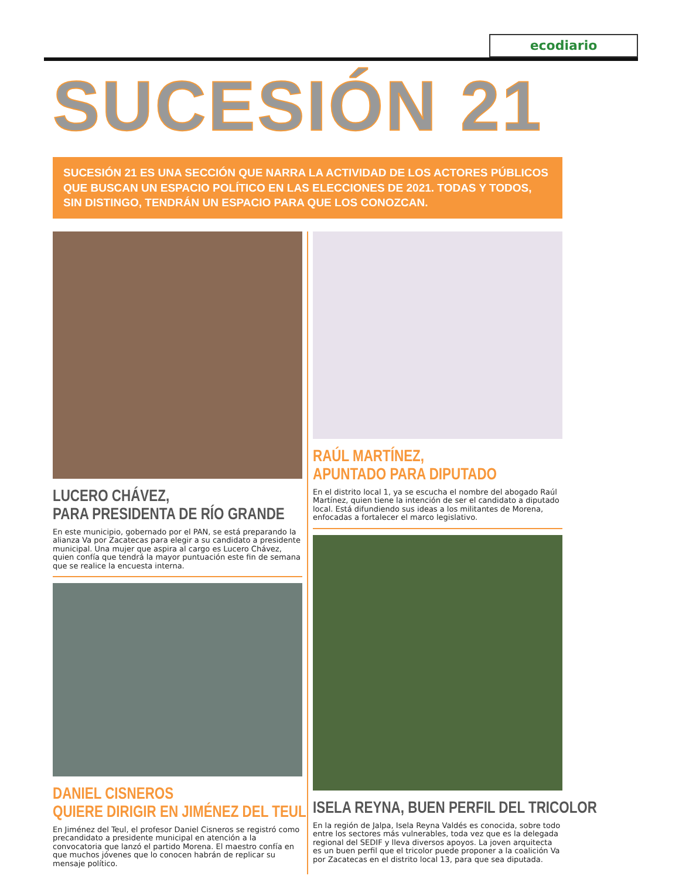ecodiario
SUCESIÓN 21
SUCESIÓN 21 ES UNA SECCIÓN QUE NARRA LA ACTIVIDAD DE LOS ACTORES PÚBLICOS QUE BUSCAN UN ESPACIO POLÍTICO EN LAS ELECCIONES DE 2021. TODAS Y TODOS, SIN DISTINGO, TENDRÁN UN ESPACIO PARA QUE LOS CONOZCAN.
LUCERO CHÁVEZ,
PARA PRESIDENTA DE RÍO GRANDE
En este municipio, gobernado por el PAN, se está preparando la alianza Va por Zacatecas para elegir a su candidato a presidente municipal. Una mujer que aspira al cargo es Lucero Chávez, quien confía que tendrá la mayor puntuación este fin de semana que se realice la encuesta interna.
DANIEL CISNEROS
QUIERE DIRIGIR EN JIMÉNEZ DEL TEUL
En Jiménez del Teul, el profesor Daniel Cisneros se registró como precandidato a presidente municipal en atención a la convocatoria que lanzó el partido Morena. El maestro confía en que muchos jóvenes que lo conocen habrán de replicar su mensaje político.
RAÚL MARTÍNEZ,
APUNTADO PARA DIPUTADO
En el distrito local 1, ya se escucha el nombre del abogado Raúl Martínez, quien tiene la intención de ser el candidato a diputado local. Está difundiendo sus ideas a los militantes de Morena, enfocadas a fortalecer el marco legislativo.
ISELA REYNA, BUEN PERFIL DEL TRICOLOR
En la región de Jalpa, Isela Reyna Valdés es conocida, sobre todo entre los sectores más vulnerables, toda vez que es la delegada regional del SEDIF y lleva diversos apoyos. La joven arquitecta es un buen perfil que el tricolor puede proponer a la coalición Va por Zacatecas en el distrito local 13, para que sea diputada.